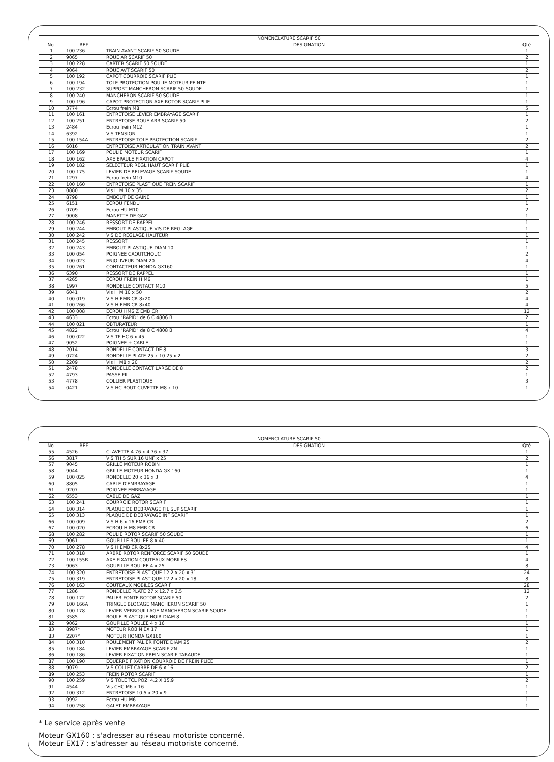| NOMENCLATURE SCARIF 50 | | | |
| --- | --- | --- | --- |
| No. | REF | DESIGNATION | Qté |
| 1 | 100 236 | TRAIN AVANT SCARIF 50 SOUDE | 1 |
| 2 | 9065 | ROUE AR SCARIF 50 | 2 |
| 3 | 100 228 | CARTER SCARIF 50 SOUDE | 1 |
| 4 | 9064 | ROUE AVT SCARIF 50 | 2 |
| 5 | 100 192 | CAPOT COURROIE SCARIF PLIE | 1 |
| 6 | 100 194 | TOLE PROTECTION POULIE MOTEUR PEINTE | 1 |
| 7 | 100 232 | SUPPORT MANCHERON SCARIF 50 SOUDE | 1 |
| 8 | 100 240 | MANCHERON SCARIF 50 SOUDE | 1 |
| 9 | 100 196 | CAPOT PROTECTION AXE ROTOR SCARIF PLIE | 1 |
| 10 | 3774 | Ecrou frein M8 | 5 |
| 11 | 100 161 | ENTRETOISE LEVIER EMBRAYAGE SCARIF | 1 |
| 12 | 100 251 | ENTRETOISE ROUE ARR SCARIF 50 | 2 |
| 13 | 2484 | Ecrou frein M12 | 1 |
| 14 | 6392 | VIS TENSION | 1 |
| 15 | 100 154A | ENTRETOISE TOLE PROTECTION SCARIF | 2 |
| 16 | 6016 | ENTRETOISE ARTICULATION TRAIN AVANT | 2 |
| 17 | 100 169 | POULIE MOTEUR SCARIF | 1 |
| 18 | 100 162 | AXE EPAULE FIXATION CAPOT | 4 |
| 19 | 100 182 | SELECTEUR REGL HAUT SCARIF PLIE | 1 |
| 20 | 100 175 | LEVIER DE RELEVAGE SCARIF SOUDE | 1 |
| 21 | 1297 | Ecrou frein M10 | 4 |
| 22 | 100 160 | ENTRETOISE PLASTIQUE FREIN SCARIF | 1 |
| 23 | 0880 | Vis H M 10 x 35 | 2 |
| 24 | 8798 | EMBOUT DE GAINE | 1 |
| 25 | 6151 | ECROU FENDU | 1 |
| 26 | 0709 | Ecrou HU M10 | 2 |
| 27 | 9008 | MANETTE DE GAZ | 1 |
| 28 | 100 246 | RESSORT DE RAPPEL | 1 |
| 29 | 100 244 | EMBOUT PLASTIQUE VIS DE REGLAGE | 1 |
| 30 | 100 242 | VIS DE REGLAGE HAUTEUR | 1 |
| 31 | 100 245 | RESSORT | 1 |
| 32 | 100 243 | EMBOUT PLASTIQUE DIAM 10 | 1 |
| 33 | 100 054 | POIGNEE CAOUTCHOUC | 2 |
| 34 | 100 023 | ENJOLIVEUR DIAM 20 | 4 |
| 35 | 100 261 | CONTACTEUR HONDA GX160 | 1 |
| 36 | 6390 | RESSORT DE RAPPEL | 1 |
| 37 | 4265 | ECROU FREIN H M6 | 1 |
| 38 | 1997 | RONDELLE CONTACT M10 | 5 |
| 39 | 6041 | Vis H M 10 x 50 | 2 |
| 40 | 100 019 | VIS H EMB CR 8x20 | 4 |
| 41 | 100 266 | VIS H EMB CR 8x40 | 4 |
| 42 | 100 008 | ECROU HM6 Z EMB CR | 12 |
| 43 | 4633 | Ecrou "RAPID" de 6 C 4806 B | 2 |
| 44 | 100 021 | OBTURATEUR | 1 |
| 45 | 4822 | Ecrou "RAPID" de 8 C 4808 B | 4 |
| 46 | 100 022 | VIS TF HC 6 x 45 | 1 |
| 47 | 9052 | POIGNEE + CABLE | 1 |
| 48 | 2014 | RONDELLE CONTACT DE 8 | 3 |
| 49 | 0724 | RONDELLE PLATE 25 x 10.25 x 2 | 2 |
| 50 | 2209 | Vis H M8 x 20 | 2 |
| 51 | 2478 | RONDELLE CONTACT LARGE DE 8 | 2 |
| 52 | 4793 | PASSE FIL | 1 |
| 53 | 4778 | COLLIER PLASTIQUE | 3 |
| 54 | 0421 | VIS HC BOUT CUVETTE M8 x 10 | 1 |
| NOMENCLATURE SCARIF 50 | | | |
| --- | --- | --- | --- |
| No. | REF | DESIGNATION | Qté |
| 55 | 4526 | CLAVETTE 4.76 x 4.76 x 37 | 1 |
| 56 | 3817 | VIS TH 5 SUR 16 UNF x 25 | 2 |
| 57 | 9045 | GRILLE MOTEUR ROBIN | 1 |
| 58 | 9044 | GRILLE MOTEUR HONDA GX 160 | 1 |
| 59 | 100 025 | RONDELLE 20 x 36 x 3 | 4 |
| 60 | 8805 | CABLE D'EMBRAYAGE | 1 |
| 61 | 9207 | POIGNEE EMBRAYAGE | 1 |
| 62 | 6553 | CABLE DE GAZ | 1 |
| 63 | 100 241 | COURROIE ROTOR SCARIF | 1 |
| 64 | 100 314 | PLAQUE DE DEBRAYAGE FIL SUP SCARIF | 1 |
| 65 | 100 313 | PLAQUE DE DEBRAYAGE INF SCARIF | 1 |
| 66 | 100 009 | VIS H 6 x 16 EMB CR | 2 |
| 67 | 100 020 | ECROU H M8 EMB CR | 6 |
| 68 | 100 282 | POULIE ROTOR SCARIF 50 SOUDE | 1 |
| 69 | 9061 | GOUPILLE ROULEE 8 x 40 | 1 |
| 70 | 100 278 | VIS H EMB CR 8x25 | 4 |
| 71 | 100 318 | ARBRE ROTOR RENFORCE SCARIF 50 SOUDE | 1 |
| 72 | 100 155B | AXE FIXATION COUTEAUX MOBILES | 4 |
| 73 | 9063 | GOUPILLE ROULEE 4 x 25 | 8 |
| 74 | 100 320 | ENTRETOISE PLASTIQUE 12.2 x 20 x 31 | 24 |
| 75 | 100 319 | ENTRETOISE PLASTIQUE 12.2 x 20 x 18 | 8 |
| 76 | 100 163 | COUTEAUX MOBILES SCARIF | 28 |
| 77 | 1286 | RONDELLE PLATE 27 x 12.7 x 2.5 | 12 |
| 78 | 100 172 | PALIER FONTE ROTOR SCARIF 50 | 2 |
| 79 | 100 166A | TRINGLE BLOCAGE MANCHERON SCARIF 50 | 1 |
| 80 | 100 178 | LEVIER VERROUILLAGE MANCHERON SCARIF SOUDE | 1 |
| 81 | 3585 | BOULE PLASTIQUE NOIR DIAM 8 | 1 |
| 82 | 9062 | GOUPILLE ROULEE 4 x 16 | 1 |
| 83 | 8987* | MOTEUR ROBIN EX 17 | 1 |
| 83 | 2207* | MOTEUR HONDA GX160 | 1 |
| 84 | 100 310 | ROULEMENT PALIER FONTE DIAM 25 | 2 |
| 85 | 100 184 | LEVIER EMBRAYAGE SCARIF ZN | 1 |
| 86 | 100 186 | LEVIER FIXATION FREIN SCARIF TARAUDE | 1 |
| 87 | 100 190 | EQUERRE FIXATION COURROIE DE FREIN PLIEE | 1 |
| 88 | 9079 | VIS COLLET CARRE DE 6 x 16 | 2 |
| 89 | 100 253 | FREIN ROTOR SCARIF | 1 |
| 90 | 100 259 | VIS TOLE TCL POZI 4.2 X 15.9 | 2 |
| 91 | 4544 | Vis CHC M6 x 16 | 1 |
| 92 | 100 312 | ENTRETOISE 10.5 x 20 x 9 | 1 |
| 93 | 0992 | Ecrou HU M6 | 1 |
| 94 | 100 258 | GALET EMBRAYAGE | 1 |
* Le service après vente
Moteur GX160 : s'adresser au réseau motoriste concerné.
Moteur EX17 : s'adresser au réseau motoriste concerné.